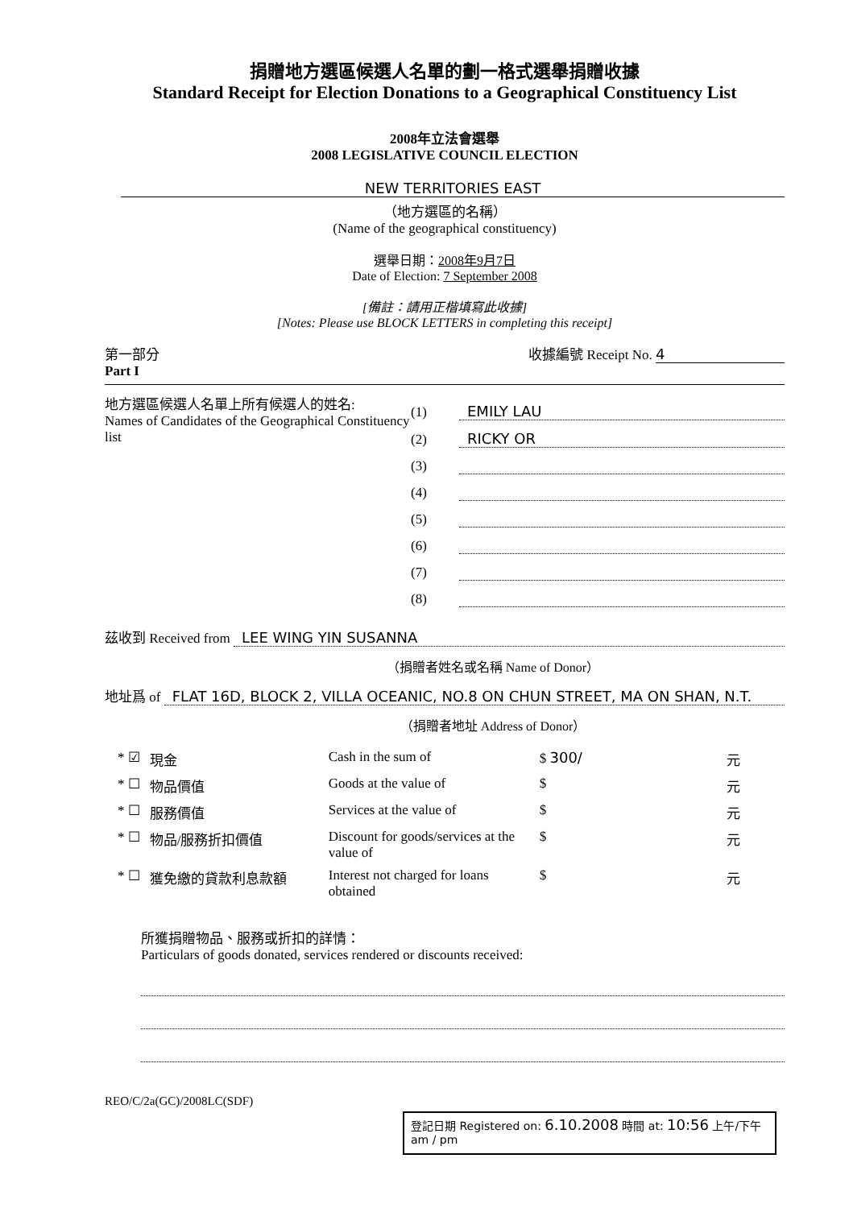捐贈地方選區候選人名單的劃一格式選舉捐贈收據
Standard Receipt for Election Donations to a Geographical Constituency List
2008年立法會選舉
2008 LEGISLATIVE COUNCIL ELECTION
NEW TERRITORIES EAST
（地方選區的名稱）
(Name of the geographical constituency)
選舉日期：2008年9月7日
Date of Election: 7 September 2008
[備註：請用正楷填寫此收據]
[Notes: Please use BLOCK LETTERS in completing this receipt]
第一部分
Part I
收據編號 Receipt No. 4
地方選區候選人名單上所有候選人的姓名:
Names of Candidates of the Geographical Constituency list
(1) EMILY LAU
(2) RICKY OR
(3)
(4)
(5)
(6)
(7)
(8)
茲收到 Received from LEE WING YIN SUSANNA
（捐贈者姓名或名稱 Name of Donor）
地址爲 of FLAT 16D, BLOCK 2, VILLA OCEANIC, NO.8 ON CHUN STREET, MA ON SHAN, N.T.
（捐贈者地址 Address of Donor）
| * ☑ | 現金 | Cash in the sum of | $ 300/ | 元 |
| * ☐ | 物品價值 | Goods at the value of | $ | 元 |
| * ☐ | 服務價值 | Services at the value of | $ | 元 |
| * ☐ | 物品/服務折扣價值 | Discount for goods/services at the value of | $ | 元 |
| * ☐ | 獲免繳的貸款利息款額 | Interest not charged for loans obtained | $ | 元 |
所獲捐贈物品、服務或折扣的詳情：
Particulars of goods donated, services rendered or discounts received:
REO/C/2a(GC)/2008LC(SDF)
登記日期 Registered on: 6.10.2008 時間 at: 10:56 上午/下午 am / pm